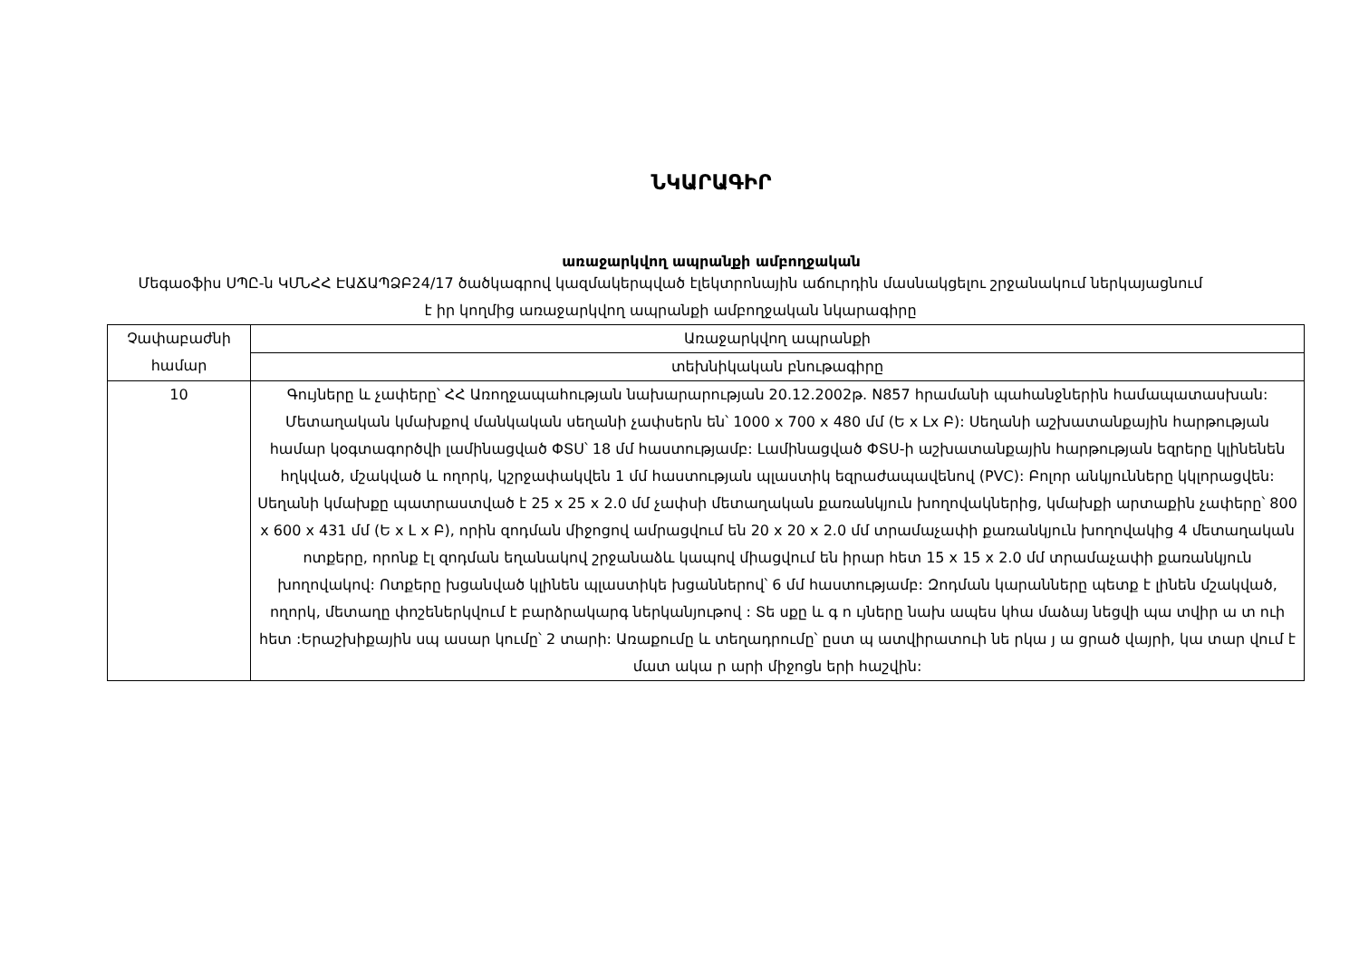ՆԿԱՐԱԳԻՐ
առաջարկվող ապրանքի ամբողջական
Մեգաօֆիս ՍՊԸ-ն ԿՄՆՀՀ ԷԱՃԱՊՁԲ24/17 ծածկագրով կազմակերպված էլեկտրոնային աճուրդին մասնակցելու շրջանակում ներկայացնում է իր կողմից առաջարկվող ապրանքի ամբողջական նկարագիրը
| Չափաբաժնի համար | Առաջարկվող ապրանքի |
| | տեխնիկական բնութագիրը |
| 10 | Գույները և չափերը՝ ՀՀ Առողջապահության նախարարության 20.12.2002թ. N857 հրամանի պահանջներին համապատասխան: Մետաղական կմախքով մանկական սեղանի չափսերն են՝ 1000 x 700 x 480 մմ (Ե x Լx Բ): Սեղանի աշխատանքային հարթության համար կօգտագործվի լամինացված ՓՏՍ՝ 18 մմ հաստությամբ: Լամինացված ՓՏՍ-ի աշխատանքային հարթության եզրերը կլինենեն հղկված, մշակված և ողորկ, կշրջափակվեն 1 մմ հաստության պլաստիկ եզրաժապավենով (PVC): Բոլոր անկյունները կկլորացվեն: Սեղանի կմախքը պատրաստված է 25 x 25 x 2.0 մմ չափսի մետաղական քառանկյուն խողովակներից, կմախքի արտաքին չափերը՝ 800 x 600 x 431 մմ (Ե x Լ x Բ), որին զոդման միջոցով ամրացվում են 20 x 20 x 2.0 մմ տրամաչափի քառանկյուն խողովակից 4 մետաղական ոտքերը, որոնք էլ զոդման եղանակով շրջանաձև կապով միացվում են իրար հետ 15 x 15 x 2.0 մմ տրամաչափի քառանկյուն խողովակով: Ոտքերը խցանված կլինեն պլաստիկե խցաններով՝ 6 մմ հաստությամբ: Զոդման կարանները պետք է լինեն մշակված, ողորկ, մետաղը փոշեներկվում է բարձրակարգ ներկանյութով : Տե սքը և գ ո ւյները նախ ապես կհա մաձայ նեցվի պա տվիր ա տ ուի հետ :Երաշխիքային սպ ասար կումը՝ 2 տարի: Առաքումը և տեղադրումը՝ ըստ պ ատվիրատուի նե րկա յ ա ցրած վայրի, կա տար վում է մատ ակա ր արի միջոցն երի հաշվին: |